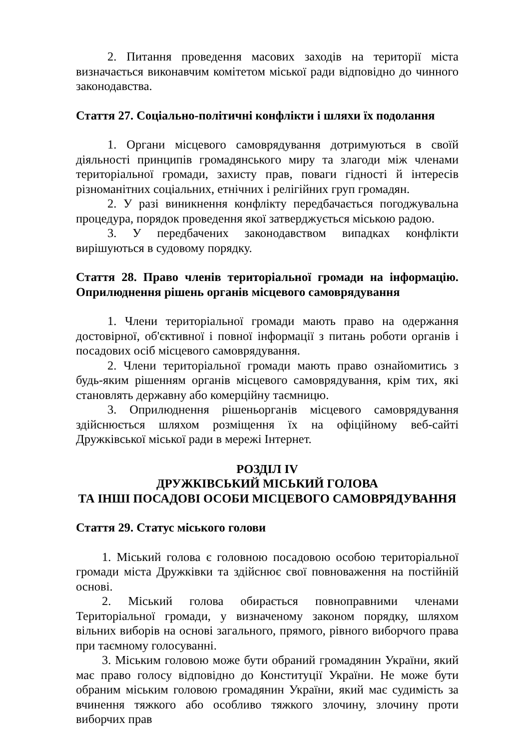2. Питання проведення масових заходів на території міста визначається виконавчим комітетом міської ради відповідно до чинного законодавства.
Стаття 27. Соціально-політичні конфлікти і шляхи їх подолання
1. Органи місцевого самоврядування дотримуються в своїй діяльності принципів громадянського миру та злагоди між членами територіальної громади, захисту прав, поваги гідності й інтересів різноманітних соціальних, етнічних і релігійних груп громадян.
2. У разі виникнення конфлікту передбачається погоджувальна процедура, порядок проведення якої затверджується міською радою.
3. У передбачених законодавством випадках конфлікти вирішуються в судовому порядку.
Стаття 28. Право членів територіальної громади на інформацію. Оприлюднення рішень органів місцевого самоврядування
1. Члени територіальної громади мають право на одержання достовірної, об'єктивної і повної інформації з питань роботи органів і посадових осіб місцевого самоврядування.
2. Члени територіальної громади мають право ознайомитись з будь-яким рішенням органів місцевого самоврядування, крім тих, які становлять державну або комерційну таємницю.
3. Оприлюднення рішеньорганів місцевого самоврядування здійснюється шляхом розміщення їх на офіційному веб-сайті Дружківської міської ради в мережі Інтернет.
РОЗДІЛ IV
ДРУЖКІВСЬКИЙ МІСЬКИЙ ГОЛОВА
ТА ІНШІ ПОСАДОВІ ОСОБИ МІСЦЕВОГО САМОВРЯДУВАННЯ
Стаття 29. Статус міського голови
1. Міський голова є головною посадовою особою територіальної громади міста Дружківки та здійснює свої повноваження на постійній основі.
2. Міський голова обирається повноправними членами Територіальної громади, у визначеному законом порядку, шляхом вільних виборів на основі загального, прямого, рівного виборчого права при таємному голосуванні.
3. Міським головою може бути обраний громадянин України, який має право голосу відповідно до Конституції України. Не може бути обраним міським головою громадянин України, який має судимість за вчинення тяжкого або особливо тяжкого злочину, злочину проти виборчих прав